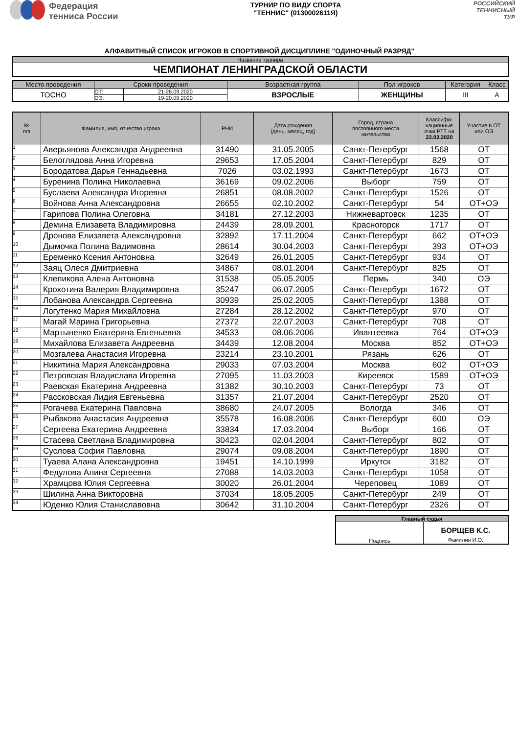Федерация
тенниса России
ТУРНИР ПО ВИДУ СПОРТА
"ТЕННИС" (0130002611Я)
РОССИЙСКИЙ
ТЕННИСНЫЙ
ТУР
АЛФАВИТНЫЙ СПИСОК ИГРОКОВ В СПОРТИВНОЙ ДИСЦИПЛИНЕ "ОДИНОЧНЫЙ РАЗРЯД"
| Название турнира |
| ЧЕМПИОНАТ ЛЕНИНГРАДСКОЙ ОБЛАСТИ |
| Место проведения | Сроки проведения | | Возрастная группа | Пол игроков | Категория | Класс |
| ТОСНО | ОТ: | 21-26.09.2020 | ВЗРОСЛЫЕ | ЖЕНЩИНЫ | III | A |
| | ОЭ: | 19-20.09.2020 | | | | |
| № п/п | Фамилия, имя, отчество игрока | РНИ | Дата рождения (день, месяц, год) | Город, страна постоянного места жительства | Классифи- кационные очки РТТ на 23.03.2020 | Участие в ОТ или ОЭ |
| --- | --- | --- | --- | --- | --- | --- |
| 1 | Аверьянова Александра Андреевна | 31490 | 31.05.2005 | Санкт-Петербург | 1568 | ОТ |
| 2 | Белоглядова Анна Игоревна | 29653 | 17.05.2004 | Санкт-Петербург | 829 | ОТ |
| 3 | Бородатова Дарья Геннадьевна | 7026 | 03.02.1993 | Санкт-Петербург | 1673 | ОТ |
| 4 | Буренина Полина Николаевна | 36169 | 09.02.2006 | Выборг | 759 | ОТ |
| 5 | Буслаева Александра Игоревна | 26851 | 08.08.2002 | Санкт-Петербург | 1526 | ОТ |
| 6 | Войнова Анна Александровна | 26655 | 02.10.2002 | Санкт-Петербург | 54 | ОТ+ОЭ |
| 7 | Гарипова Полина Олеговна | 34181 | 27.12.2003 | Нижневартовск | 1235 | ОТ |
| 8 | Демина Елизавета Владимировна | 24439 | 28.09.2001 | Красногорск | 1717 | ОТ |
| 9 | Дронова Елизавета Александровна | 32892 | 17.11.2004 | Санкт-Петербург | 662 | ОТ+ОЭ |
| 10 | Дымочка Полина Вадимовна | 28614 | 30.04.2003 | Санкт-Петербург | 393 | ОТ+ОЭ |
| 11 | Еременко Ксения Антоновна | 32649 | 26.01.2005 | Санкт-Петербург | 934 | ОТ |
| 12 | Заяц Олеся Дмитриевна | 34867 | 08.01.2004 | Санкт-Петербург | 825 | ОТ |
| 13 | Клепикова Алена Антоновна | 31538 | 05.05.2005 | Пермь | 340 | ОЭ |
| 14 | Крохотина Валерия Владимировна | 35247 | 06.07.2005 | Санкт-Петербург | 1672 | ОТ |
| 15 | Лобанова Александра Сергеевна | 30939 | 25.02.2005 | Санкт-Петербург | 1388 | ОТ |
| 16 | Логутенко Мария Михайловна | 27284 | 28.12.2002 | Санкт-Петербург | 970 | ОТ |
| 17 | Магай Марина Григорьевна | 27372 | 22.07.2003 | Санкт-Петербург | 708 | ОТ |
| 18 | Мартыненко Екатерина Евгеньевна | 34533 | 08.06.2006 | Ивантеевка | 764 | ОТ+ОЭ |
| 19 | Михайлова Елизавета Андреевна | 34439 | 12.08.2004 | Москва | 852 | ОТ+ОЭ |
| 20 | Мозгалева Анастасия Игоревна | 23214 | 23.10.2001 | Рязань | 626 | ОТ |
| 21 | Никитина Мария Александровна | 29033 | 07.03.2004 | Москва | 602 | ОТ+ОЭ |
| 22 | Петровская Владислава Игоревна | 27095 | 11.03.2003 | Киреевск | 1589 | ОТ+ОЭ |
| 23 | Раевская Екатерина Андреевна | 31382 | 30.10.2003 | Санкт-Петербург | 73 | ОТ |
| 24 | Рассковская Лидия Евгеньевна | 31357 | 21.07.2004 | Санкт-Петербург | 2520 | ОТ |
| 25 | Рогачева Екатерина Павловна | 38680 | 24.07.2005 | Вологда | 346 | ОТ |
| 26 | Рыбакова Анастасия Андреевна | 35578 | 16.08.2006 | Санкт-Петербург | 600 | ОЭ |
| 27 | Сергеева Екатерина Андреевна | 33834 | 17.03.2004 | Выборг | 166 | ОТ |
| 28 | Стасева Светлана Владимировна | 30423 | 02.04.2004 | Санкт-Петербург | 802 | ОТ |
| 29 | Суслова София Павловна | 29074 | 09.08.2004 | Санкт-Петербург | 1890 | ОТ |
| 30 | Туаева Алана Александровна | 19451 | 14.10.1999 | Иркутск | 3182 | ОТ |
| 31 | Федулова Алина Сергеевна | 27088 | 14.03.2003 | Санкт-Петербург | 1058 | ОТ |
| 32 | Храмцова Юлия Сергеевна | 30020 | 26.01.2004 | Череповец | 1089 | ОТ |
| 33 | Шилина Анна Викторовна | 37034 | 18.05.2005 | Санкт-Петербург | 249 | ОТ |
| 34 | Юденко Юлия Станиславовна | 30642 | 31.10.2004 | Санкт-Петербург | 2326 | ОТ |
| Главный судья | |
| Подпись | БОРЩЕВ К.С. Фамилия И.О. |